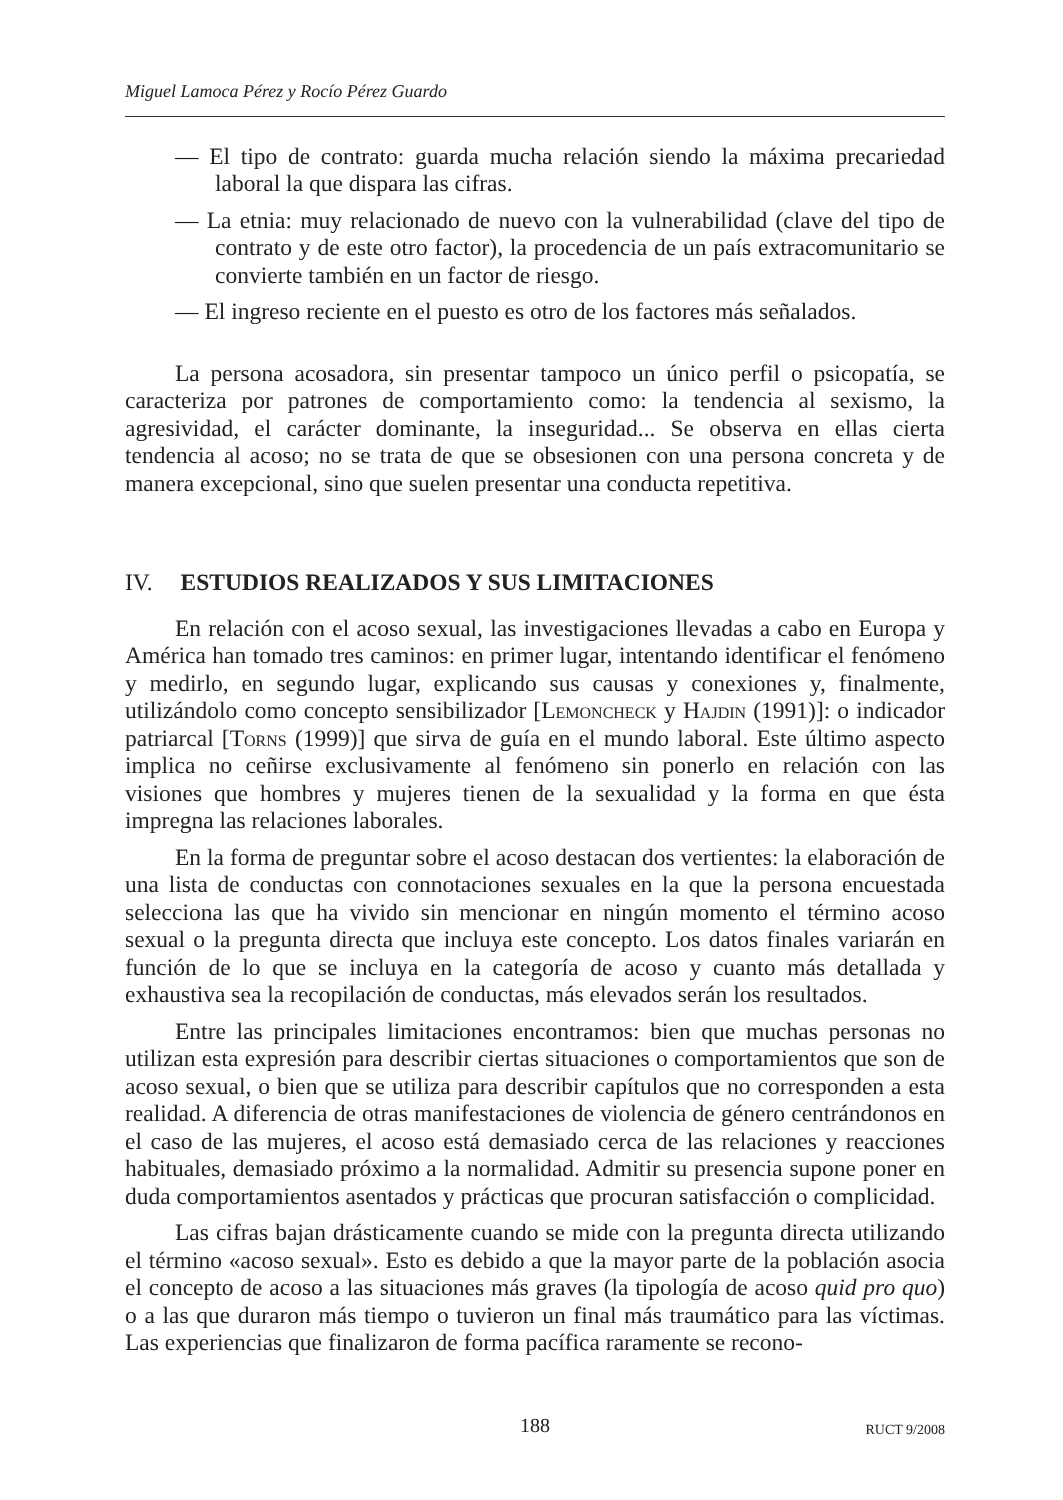Miguel Lamoca Pérez y Rocío Pérez Guardo
— El tipo de contrato: guarda mucha relación siendo la máxima precariedad laboral la que dispara las cifras.
— La etnia: muy relacionado de nuevo con la vulnerabilidad (clave del tipo de contrato y de este otro factor), la procedencia de un país extracomunitario se convierte también en un factor de riesgo.
— El ingreso reciente en el puesto es otro de los factores más señalados.
La persona acosadora, sin presentar tampoco un único perfil o psicopatía, se caracteriza por patrones de comportamiento como: la tendencia al sexismo, la agresividad, el carácter dominante, la inseguridad... Se observa en ellas cierta tendencia al acoso; no se trata de que se obsesionen con una persona concreta y de manera excepcional, sino que suelen presentar una conducta repetitiva.
IV. ESTUDIOS REALIZADOS Y SUS LIMITACIONES
En relación con el acoso sexual, las investigaciones llevadas a cabo en Europa y América han tomado tres caminos: en primer lugar, intentando identificar el fenómeno y medirlo, en segundo lugar, explicando sus causas y conexiones y, finalmente, utilizándolo como concepto sensibilizador [Lemoncheck y Hajdin (1991)]: o indicador patriarcal [Torns (1999)] que sirva de guía en el mundo laboral. Este último aspecto implica no ceñirse exclusivamente al fenómeno sin ponerlo en relación con las visiones que hombres y mujeres tienen de la sexualidad y la forma en que ésta impregna las relaciones laborales.
En la forma de preguntar sobre el acoso destacan dos vertientes: la elaboración de una lista de conductas con connotaciones sexuales en la que la persona encuestada selecciona las que ha vivido sin mencionar en ningún momento el término acoso sexual o la pregunta directa que incluya este concepto. Los datos finales variarán en función de lo que se incluya en la categoría de acoso y cuanto más detallada y exhaustiva sea la recopilación de conductas, más elevados serán los resultados.
Entre las principales limitaciones encontramos: bien que muchas personas no utilizan esta expresión para describir ciertas situaciones o comportamientos que son de acoso sexual, o bien que se utiliza para describir capítulos que no corresponden a esta realidad. A diferencia de otras manifestaciones de violencia de género centrándonos en el caso de las mujeres, el acoso está demasiado cerca de las relaciones y reacciones habituales, demasiado próximo a la normalidad. Admitir su presencia supone poner en duda comportamientos asentados y prácticas que procuran satisfacción o complicidad.
Las cifras bajan drásticamente cuando se mide con la pregunta directa utilizando el término «acoso sexual». Esto es debido a que la mayor parte de la población asocia el concepto de acoso a las situaciones más graves (la tipología de acoso quid pro quo) o a las que duraron más tiempo o tuvieron un final más traumático para las víctimas. Las experiencias que finalizaron de forma pacífica raramente se recono-
188
RUCT 9/2008